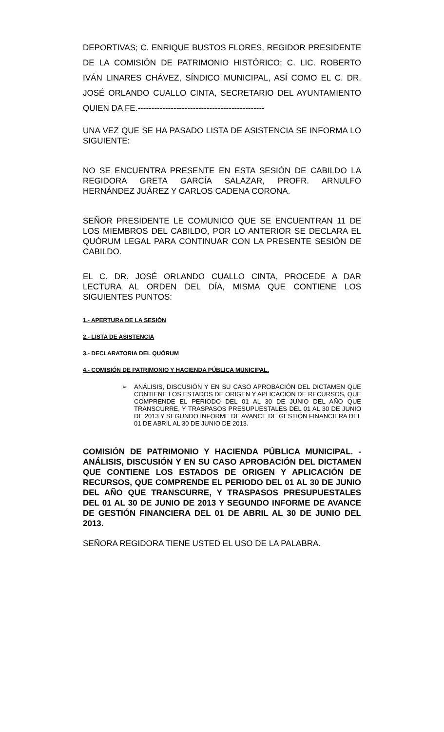DEPORTIVAS; C. ENRIQUE BUSTOS FLORES, REGIDOR PRESIDENTE DE LA COMISIÓN DE PATRIMONIO HISTÓRICO; C. LIC. ROBERTO IVÁN LINARES CHÁVEZ, SÍNDICO MUNICIPAL, ASÍ COMO EL C. DR. JOSÉ ORLANDO CUALLO CINTA, SECRETARIO DEL AYUNTAMIENTO QUIEN DA FE.----------------------------------------------
UNA VEZ QUE SE HA PASADO LISTA DE ASISTENCIA SE INFORMA LO SIGUIENTE:
NO SE ENCUENTRA PRESENTE EN ESTA SESIÓN DE CABILDO LA REGIDORA GRETA GARCÍA SALAZAR, PROFR. ARNULFO HERNÁNDEZ JUÁREZ Y CARLOS CADENA CORONA.
SEÑOR PRESIDENTE LE COMUNICO QUE SE ENCUENTRAN 11 DE LOS MIEMBROS DEL CABILDO, POR LO ANTERIOR SE DECLARA EL QUÓRUM LEGAL PARA CONTINUAR CON LA PRESENTE SESIÓN DE CABILDO.
EL C. DR. JOSÉ ORLANDO CUALLO CINTA, PROCEDE A DAR LECTURA AL ORDEN DEL DÍA, MISMA QUE CONTIENE LOS SIGUIENTES PUNTOS:
1.- APERTURA DE LA SESIÓN
2.- LISTA DE ASISTENCIA
3.- DECLARATORIA DEL QUÓRUM
4.- COMISIÓN DE PATRIMONIO Y HACIENDA PÚBLICA MUNICIPAL.
➢ ANÁLISIS, DISCUSIÓN Y EN SU CASO APROBACIÓN DEL DICTAMEN QUE CONTIENE LOS ESTADOS DE ORIGEN Y APLICACIÓN DE RECURSOS, QUE COMPRENDE EL PERIODO DEL 01 AL 30 DE JUNIO DEL AÑO QUE TRANSCURRE, Y TRASPASOS PRESUPUESTALES DEL 01 AL 30 DE JUNIO DE 2013 Y SEGUNDO INFORME DE AVANCE DE GESTIÓN FINANCIERA DEL 01 DE ABRIL AL 30 DE JUNIO DE 2013.
COMISIÓN DE PATRIMONIO Y HACIENDA PÚBLICA MUNICIPAL. - ANÁLISIS, DISCUSIÓN Y EN SU CASO APROBACIÓN DEL DICTAMEN QUE CONTIENE LOS ESTADOS DE ORIGEN Y APLICACIÓN DE RECURSOS, QUE COMPRENDE EL PERIODO DEL 01 AL 30 DE JUNIO DEL AÑO QUE TRANSCURRE, Y TRASPASOS PRESUPUESTALES DEL 01 AL 30 DE JUNIO DE 2013 Y SEGUNDO INFORME DE AVANCE DE GESTIÓN FINANCIERA DEL 01 DE ABRIL AL 30 DE JUNIO DEL 2013.
SEÑORA REGIDORA TIENE USTED EL USO DE LA PALABRA.